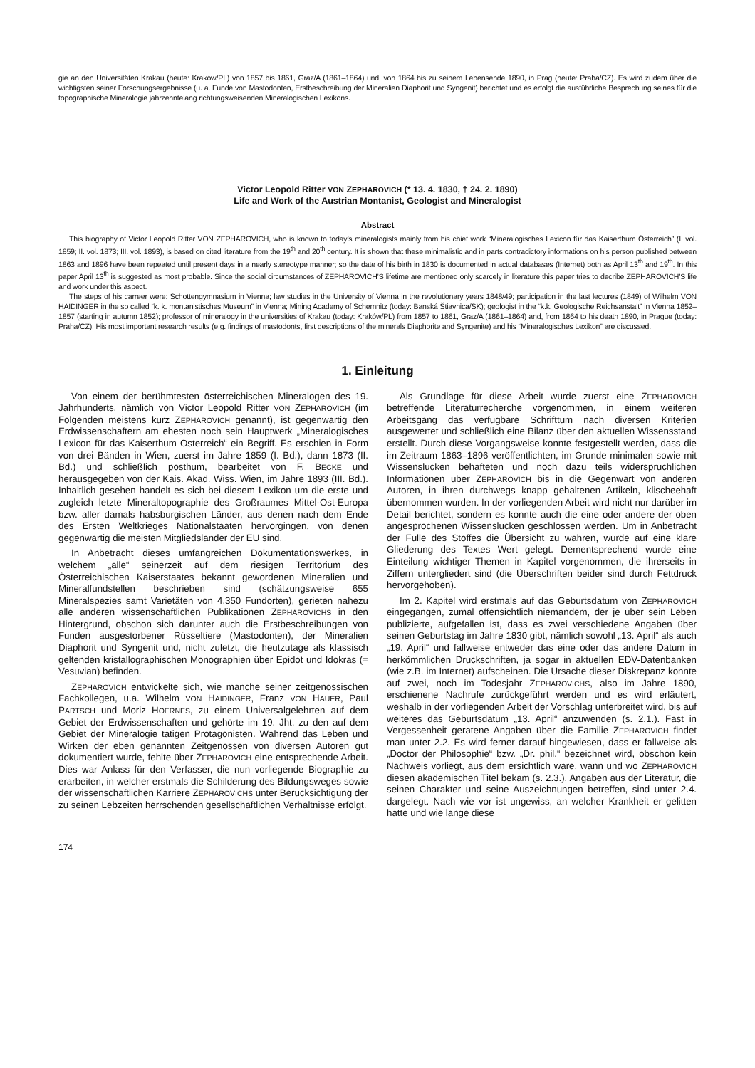gie an den Universitäten Krakau (heute: Kraków/PL) von 1857 bis 1861, Graz/A (1861–1864) und, von 1864 bis zu seinem Lebensende 1890, in Prag (heute: Praha/CZ). Es wird zudem über die wichtigsten seiner Forschungsergebnisse (u. a. Funde von Mastodonten, Erstbeschreibung der Mineralien Diaphorit und Syngenit) berichtet und es erfolgt die ausführliche Besprechung seines für die topographische Mineralogie jahrzehntelang richtungsweisenden Mineralogischen Lexikons.
Victor Leopold Ritter VON ZEPHAROVICH (* 13. 4. 1830, † 24. 2. 1890)
Life and Work of the Austrian Montanist, Geologist and Mineralogist
Abstract
This biography of Victor Leopold Ritter VON ZEPHAROVICH, who is known to today’s mineralogists mainly from his chief work “Mineralogisches Lexicon für das Kaiserthum Österreich” (I. vol. 1859; II. vol. 1873; III. vol. 1893), is based on cited literature from the 19<sup>th</sup> and 20<sup>th</sup> century. It is shown that these minimalistic and in parts contradictory informations on his person published between 1863 and 1896 have been repeated until present days in a nearly stereotype manner; so the date of his birth in 1830 is documented in actual databases (Internet) both as April 13<sup>th</sup> and 19<sup>th</sup>. In this paper April 13<sup>th</sup> is suggested as most probable. Since the social circumstances of ZEPHAROVICH’S lifetime are mentioned only scarcely in literature this paper tries to decribe ZEPHAROVICH’S life and work under this aspect.
The steps of his carreer were: Schottengymnasium in Vienna; law studies in the University of Vienna in the revolutionary years 1848/49; participation in the last lectures (1849) of Wilhelm VON HAIDINGER in the so called “k. k. montanistisches Museum” in Vienna; Mining Academy of Schemnitz (today: Banská Štiavnica/SK); geologist in the “k.k. Geologische Reichsanstalt” in Vienna 1852–1857 (starting in autumn 1852); professor of mineralogy in the universities of Krakau (today: Kraków/PL) from 1857 to 1861, Graz/A (1861–1864) and, from 1864 to his death 1890, in Prague (today: Praha/CZ). His most important research results (e.g. findings of mastodonts, first descriptions of the minerals Diaphorite and Syngenite) and his “Mineralogisches Lexikon” are discussed.
1. Einleitung
Von einem der berühmtesten österreichischen Mineralogen des 19. Jahrhunderts, nämlich von Victor Leopold Ritter VON ZEPHAROVICH (im Folgenden meistens kurz ZEPHAROVICH genannt), ist gegenwärtig den Erdwissenschaftern am ehesten noch sein Hauptwerk „Mineralogisches Lexicon für das Kaiserthum Österreich“ ein Begriff. Es erschien in Form von drei Bänden in Wien, zuerst im Jahre 1859 (I. Bd.), dann 1873 (II. Bd.) und schließlich posthum, bearbeitet von F. BECKE und herausgegeben von der Kais. Akad. Wiss. Wien, im Jahre 1893 (III. Bd.). Inhaltlich gesehen handelt es sich bei diesem Lexikon um die erste und zugleich letzte Mineraltopographie des Großraumes Mittel-Ost-Europa bzw. aller damals habsburgischen Länder, aus denen nach dem Ende des Ersten Weltkrieges Nationalstaaten hervorgingen, von denen gegenwärtig die meisten Mitgliedsländer der EU sind.
In Anbetracht dieses umfangreichen Dokumentationswerkes, in welchem „alle“ seinerzeit auf dem riesigen Territorium des Österreichischen Kaiserstaates bekannt gewordenen Mineralien und Mineralfundstellen beschrieben sind (schätzungsweise 655 Mineralspezies samt Varietäten von 4.350 Fundorten), gerieten nahezu alle anderen wissenschaftlichen Publikationen ZEPHAROVICHS in den Hintergrund, obschon sich darunter auch die Erstbeschreibungen von Funden ausgestorbener Rüsseltiere (Mastodonten), der Mineralien Diaphorit und Syngenit und, nicht zuletzt, die heutzutage als klassisch geltenden kristallographischen Monographien über Epidot und Idokras (= Vesuvian) befinden.
ZEPHAROVICH entwickelte sich, wie manche seiner zeitgenössischen Fachkollegen, u.a. Wilhelm VON HAIDINGER, Franz VON HAUER, Paul PARTSCH und Moriz HOERNES, zu einem Universalgelehrten auf dem Gebiet der Erdwissenschaften und gehörte im 19. Jht. zu den auf dem Gebiet der Mineralogie tätigen Protagonisten. Während das Leben und Wirken der eben genannten Zeitgenossen von diversen Autoren gut dokumentiert wurde, fehlte über ZEPHAROVICH eine entsprechende Arbeit. Dies war Anlass für den Verfasser, die nun vorliegende Biographie zu erarbeiten, in welcher erstmals die Schilderung des Bildungsweges sowie der wissenschaftlichen Karriere ZEPHAROVICHS unter Berücksichtigung der zu seinen Lebzeiten herrschenden gesellschaftlichen Verhältnisse erfolgt.
Als Grundlage für diese Arbeit wurde zuerst eine ZEPHAROVICH betreffende Literaturrecherche vorgenommen, in einem weiteren Arbeitsgang das verfügbare Schrifttum nach diversen Kriterien ausgewertet und schließlich eine Bilanz über den aktuellen Wissensstand erstellt. Durch diese Vorgangsweise konnte festgestellt werden, dass die im Zeitraum 1863–1896 veröffentlichten, im Grunde minimalen sowie mit Wissenslücken behafteten und noch dazu teils widersprüchlichen Informationen über ZEPHAROVICH bis in die Gegenwart von anderen Autoren, in ihren durchwegs knapp gehaltenen Artikeln, klischeehaft übernommen wurden. In der vorliegenden Arbeit wird nicht nur darüber im Detail berichtet, sondern es konnte auch die eine oder andere der oben angesprochenen Wissenslücken geschlossen werden. Um in Anbetracht der Fülle des Stoffes die Übersicht zu wahren, wurde auf eine klare Gliederung des Textes Wert gelegt. Dementsprechend wurde eine Einteilung wichtiger Themen in Kapitel vorgenommen, die ihrerseits in Ziffern untergliedert sind (die Überschriften beider sind durch Fettdruck hervorgehoben).
Im 2. Kapitel wird erstmals auf das Geburtsdatum von ZEPHAROVICH eingegangen, zumal offensichtlich niemandem, der je über sein Leben publizierte, aufgefallen ist, dass es zwei verschiedene Angaben über seinen Geburtstag im Jahre 1830 gibt, nämlich sowohl „13. April“ als auch „19. April“ und fallweise entweder das eine oder das andere Datum in herkömmlichen Druckschriften, ja sogar in aktuellen EDV-Datenbanken (wie z.B. im Internet) aufscheinen. Die Ursache dieser Diskrepanz konnte auf zwei, noch im Todesjahr ZEPHAROVICHS, also im Jahre 1890, erschienene Nachrufe zurückgeführt werden und es wird erläutert, weshalb in der vorliegenden Arbeit der Vorschlag unterbreitet wird, bis auf weiteres das Geburtsdatum „13. April“ anzuwenden (s. 2.1.). Fast in Vergessenheit geratene Angaben über die Familie ZEPHAROVICH findet man unter 2.2. Es wird ferner darauf hingewiesen, dass er fallweise als „Doctor der Philosophie“ bzw. „Dr. phil.“ bezeichnet wird, obschon kein Nachweis vorliegt, aus dem ersichtlich wäre, wann und wo ZEPHAROVICH diesen akademischen Titel bekam (s. 2.3.). Angaben aus der Literatur, die seinen Charakter und seine Auszeichnungen betreffen, sind unter 2.4. dargelegt. Nach wie vor ist ungewiss, an welcher Krankheit er gelitten hatte und wie lange diese
174